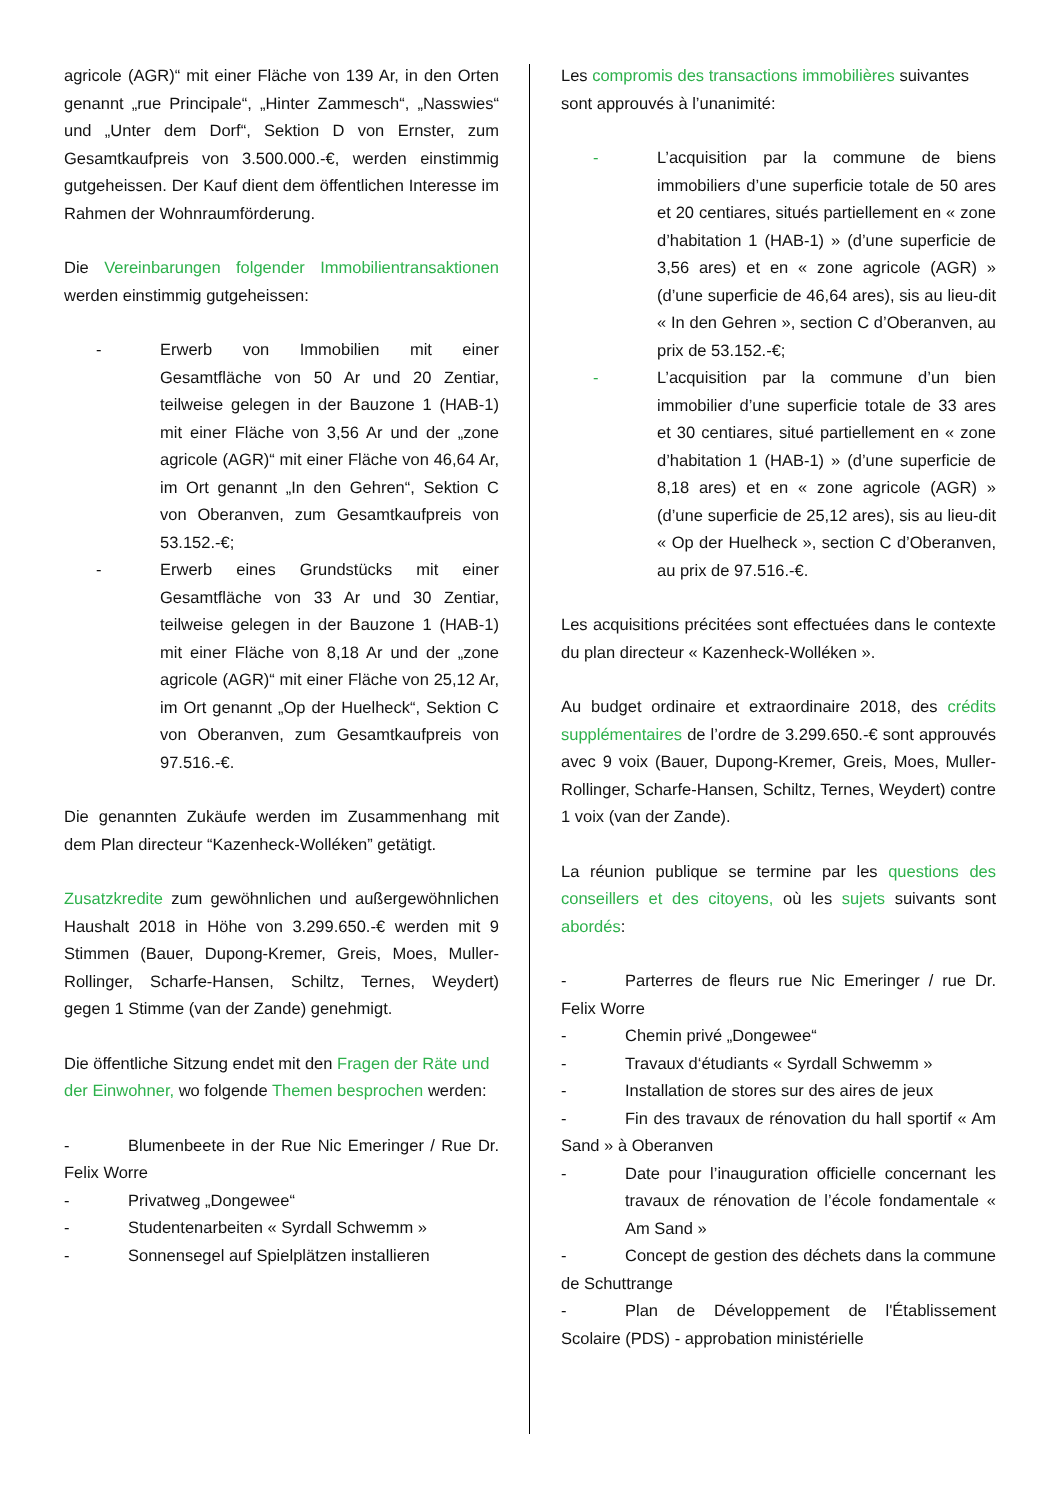agricole (AGR)“ mit einer Fläche von 139 Ar, in den Orten genannt „rue Principale“, „Hinter Zammesch“, „Nasswies“ und „Unter dem Dorf“, Sektion D von Ernster, zum Gesamtkaufpreis von 3.500.000.-€, werden einstimmig gutgeheissen. Der Kauf dient dem öffentlichen Interesse im Rahmen der Wohnraumförderung.
Die Vereinbarungen folgender Immobilientransaktionen werden einstimmig gutgeheissen:
- Erwerb von Immobilien mit einer Gesamtfläche von 50 Ar und 20 Zentiar, teilweise gelegen in der Bauzone 1 (HAB-1) mit einer Fläche von 3,56 Ar und der „zone agricole (AGR)“ mit einer Fläche von 46,64 Ar, im Ort genannt „In den Gehren“, Sektion C von Oberanven, zum Gesamtkaufpreis von 53.152.-€;
- Erwerb eines Grundstücks mit einer Gesamtfläche von 33 Ar und 30 Zentiar, teilweise gelegen in der Bauzone 1 (HAB-1) mit einer Fläche von 8,18 Ar und der „zone agricole (AGR)“ mit einer Fläche von 25,12 Ar, im Ort genannt „Op der Huelheck“, Sektion C von Oberanven, zum Gesamtkaufpreis von 97.516.-€.
Die genannten Zukäufe werden im Zusammenhang mit dem Plan directeur “Kazenheck-Wolléken” getätigt.
Zusatzkredite zum gewöhnlichen und außergewöhnlichen Haushalt 2018 in Höhe von 3.299.650.-€ werden mit 9 Stimmen (Bauer, Dupong-Kremer, Greis, Moes, Muller-Rollinger, Scharfe-Hansen, Schiltz, Ternes, Weydert) gegen 1 Stimme (van der Zande) genehmigt.
Die öffentliche Sitzung endet mit den Fragen der Räte und der Einwohner, wo folgende Themen besprochen werden:
- Blumenbeete in der Rue Nic Emeringer / Rue Dr. Felix Worre
- Privatweg „Dongewee“
- Studentenarbeiten « Syrdall Schwemm »
- Sonnensegel auf Spielplätzen installieren
Les compromis des transactions immobilières suivantes sont approuvés à l’unanimité:
- L’acquisition par la commune de biens immobiliers d’une superficie totale de 50 ares et 20 centiares, situés partiellement en « zone d’habitation 1 (HAB-1) » (d’une superficie de 3,56 ares) et en « zone agricole (AGR) » (d’une superficie de 46,64 ares), sis au lieu-dit « In den Gehren », section C d’Oberanven, au prix de 53.152.-€;
- L’acquisition par la commune d’un bien immobilier d’une superficie totale de 33 ares et 30 centiares, situé partiellement en « zone d’habitation 1 (HAB-1) » (d’une superficie de 8,18 ares) et en « zone agricole (AGR) » (d’une superficie de 25,12 ares), sis au lieu-dit « Op der Huelheck », section C d’Oberanven, au prix de 97.516.-€.
Les acquisitions précitées sont effectuées dans le contexte du plan directeur « Kazenheck-Wolléken ».
Au budget ordinaire et extraordinaire 2018, des crédits supplémentaires de l’ordre de 3.299.650.-€ sont approuvés avec 9 voix (Bauer, Dupong-Kremer, Greis, Moes, Muller-Rollinger, Scharfe-Hansen, Schiltz, Ternes, Weydert) contre 1 voix (van der Zande).
La réunion publique se termine par les questions des conseillers et des citoyens, où les sujets suivants sont abordés:
- Parterres de fleurs rue Nic Emeringer / rue Dr. Felix Worre
- Chemin privé „Dongewee“
- Travaux d‘étudiants « Syrdall Schwemm »
- Installation de stores sur des aires de jeux
- Fin des travaux de rénovation du hall sportif « Am Sand » à Oberanven
- Date pour l’inauguration officielle concernant les travaux de rénovation de l’école fondamentale « Am Sand »
- Concept de gestion des déchets dans la commune de Schuttrange
- Plan de Développement de l'Établissement Scolaire (PDS) - approbation ministérielle